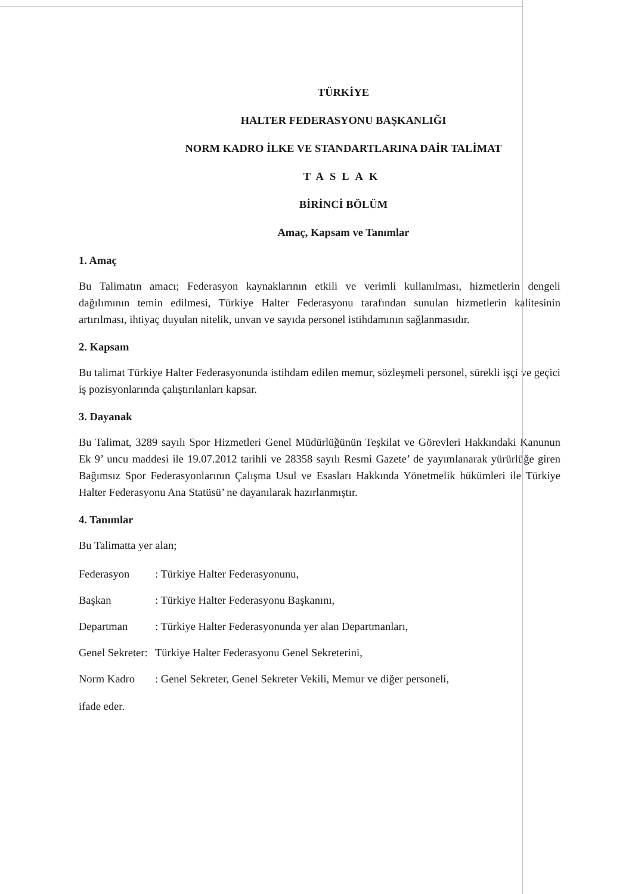TÜRKİYE
HALTER FEDERASYONU BAŞKANLIĞI
NORM KADRO İLKE VE STANDARTLARINA DAİR TALİMAT
TASLAK
BİRİNCİ BÖLÜM
Amaç, Kapsam ve Tanımlar
1. Amaç
Bu Talimatın amacı; Federasyon kaynaklarının etkili ve verimli kullanılması, hizmetlerin dengeli dağılımının temin edilmesi, Türkiye Halter Federasyonu tarafından sunulan hizmetlerin kalitesinin artırılması, ihtiyaç duyulan nitelik, unvan ve sayıda personel istihdamının sağlanmasıdır.
2. Kapsam
Bu talimat Türkiye Halter Federasyonunda istihdam edilen memur, sözleşmeli personel, sürekli işçi ve geçici iş pozisyonlarında çalıştırılanları kapsar.
3. Dayanak
Bu Talimat, 3289 sayılı Spor Hizmetleri Genel Müdürlüğünün Teşkilat ve Görevleri Hakkındaki Kanunun Ek 9’ uncu maddesi ile 19.07.2012 tarihli ve 28358 sayılı Resmi Gazete’ de yayımlanarak yürürlüğe giren Bağımsız Spor Federasyonlarının Çalışma Usul ve Esasları Hakkında Yönetmelik hükümleri ile Türkiye Halter Federasyonu Ana Statüsü’ ne dayanılarak hazırlanmıştır.
4. Tanımlar
Bu Talimatta yer alan;
Federasyon: Türkiye Halter Federasyonunu,
Başkan: Türkiye Halter Federasyonu Başkanını,
Departman: Türkiye Halter Federasyonunda yer alan Departmanları,
Genel Sekreter: Türkiye Halter Federasyonu Genel Sekreterini,
Norm Kadro: Genel Sekreter, Genel Sekreter Vekili, Memur ve diğer personeli,
ifade eder.